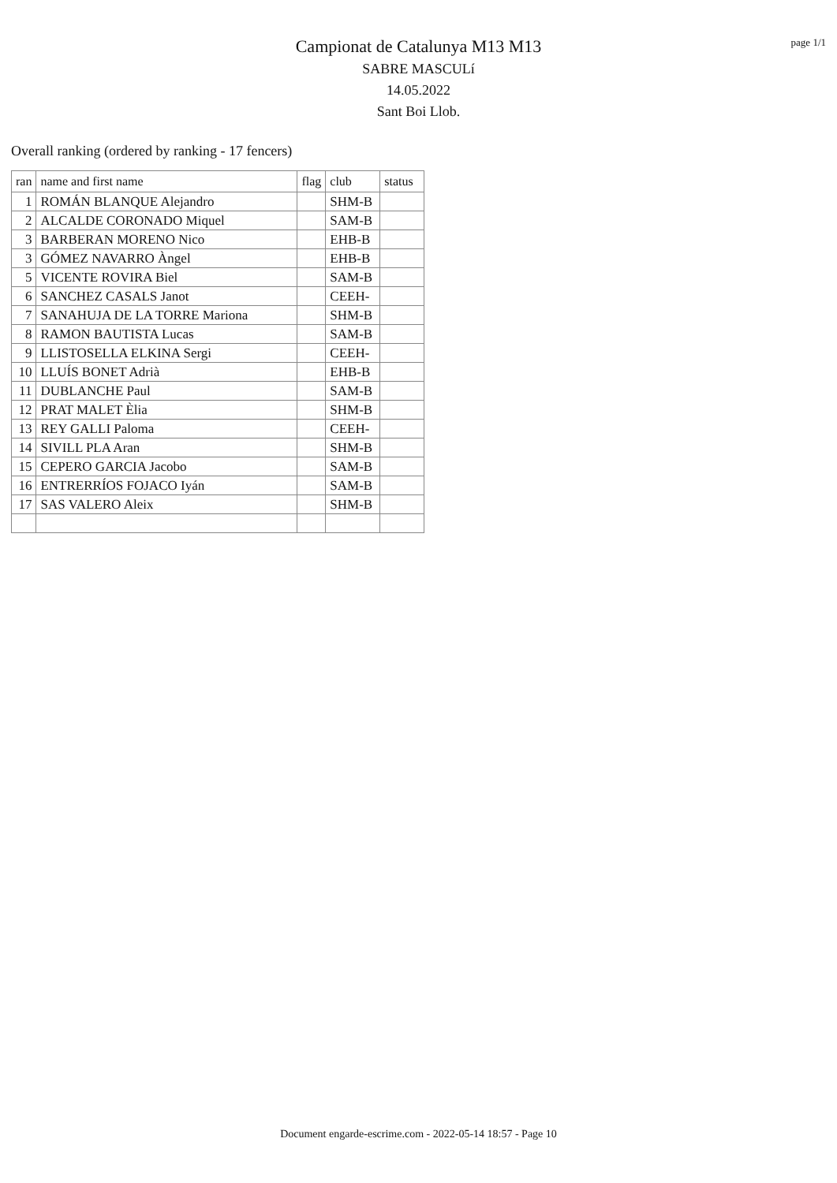page 1/1
Campionat de Catalunya M13 M13
SABRE MASCULí
14.05.2022
Sant Boi Llob.
Overall ranking (ordered by ranking - 17 fencers)
| ran | name and first name | flag | club | status |
| --- | --- | --- | --- | --- |
| 1 | ROMÁN BLANQUE Alejandro | | SHM-B | |
| 2 | ALCALDE CORONADO Miquel | | SAM-B | |
| 3 | BARBERAN MORENO Nico | | EHB-B | |
| 3 | GÓMEZ NAVARRO Àngel | | EHB-B | |
| 5 | VICENTE ROVIRA Biel | | SAM-B | |
| 6 | SANCHEZ CASALS Janot | | CEEH- | |
| 7 | SANAHUJA DE LA TORRE Mariona | | SHM-B | |
| 8 | RAMON BAUTISTA Lucas | | SAM-B | |
| 9 | LLISTOSELLA ELKINA Sergi | | CEEH- | |
| 10 | LLUÍS BONET Adrià | | EHB-B | |
| 11 | DUBLANCHE Paul | | SAM-B | |
| 12 | PRAT MALET Èlia | | SHM-B | |
| 13 | REY GALLI Paloma | | CEEH- | |
| 14 | SIVILL PLA Aran | | SHM-B | |
| 15 | CEPERO GARCIA Jacobo | | SAM-B | |
| 16 | ENTRERRÍOS FOJACO Iyán | | SAM-B | |
| 17 | SAS VALERO Aleix | | SHM-B | |
Document engarde-escrime.com - 2022-05-14 18:57 - Page 10